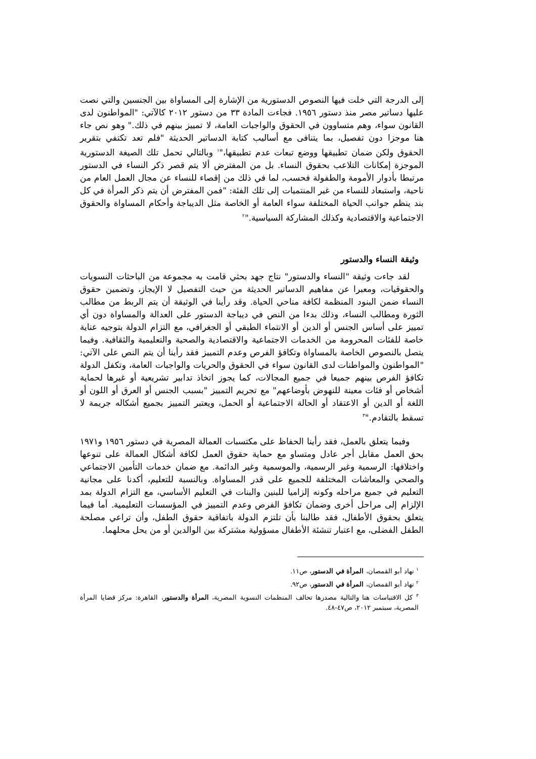إلى الدرجة التي خلت فيها النصوص الدستورية من الإشارة إلى المساواة بين الجنسين والتي نصت عليها دساتير مصر منذ دستور ١٩٥٦. فجاءت المادة ٣٣ من دستور ٢٠١٢ كالآتي: "المواطنون لدى القانون سواء، وهم متساوون في الحقوق والواجبات العامة، لا تمييز بينهم في ذلك." وهو نص جاء هنا موجزا دون تفصيل، بما يتنافى مع أساليب كتابة الدساتير الحديثة "فلم تعد تكتفي بتقرير الحقوق ولكن ضمان تطبيقها ووضع تبعات عدم تطبيقها،"<sup>١</sup> وبالتالي تحمل تلك الصيغة الدستورية الموجزة إمكانات التلاعب بحقوق النساء. بل من المفترض ألا يتم قصر ذكر النساء في الدستور مرتبطا بأدوار الأمومة والطفولة فحسب، لما في ذلك من إقصاء للنساء عن مجال العمل العام من ناحية، واستبعاد للنساء من غير المنتميات إلى تلك الفئة: "فمن المفترض أن يتم ذكر المرأة في كل بند ينظم جوانب الحياة المختلفة سواء العامة أو الخاصة مثل الديباجة وأحكام المساواة والحقوق الاجتماعية والاقتصادية وكذلك المشاركة السياسية."<sup>٢</sup>
وثيقة النساء والدستور
لقد جاءت وثيقة "النساء والدستور" نتاج جهد بحثي قامت به مجموعة من الباحثات النسويات والحقوقيات، ومعبرا عن مفاهيم الدساتير الحديثة من حيث التفصيل لا الإيجاز، وتضمين حقوق النساء ضمن البنود المنظمة لكافة مناحي الحياة. وقد رأينا في الوثيقة أن يتم الربط من مطالب الثورة ومطالب النساء، وذلك بدءا من النص في ديباجة الدستور على العدالة والمساواة دون أي تمييز على أساس الجنس أو الدين أو الانتماء الطبقي أو الجغرافي، مع التزام الدولة بتوجيه عناية خاصة للفئات المحرومة من الخدمات الاجتماعية والاقتصادية والصحية والتعليمية والثقافية. وفيما يتصل بالنصوص الخاصة بالمساواة وتكافؤ الفرص وعدم التمييز فقد رأينا أن يتم النص على الآتي: "المواطنون والمواطنات لدى القانون سواء في الحقوق والحريات والواجبات العامة، وتكفل الدولة تكافؤ الفرص بينهم جميعا في جميع المجالات، كما يجوز اتخاذ تدابير تشريعية أو غيرها لحماية أشخاص أو فئات معينة للنهوض بأوضاعهم" مع تجريم التمييز "بسبب الجنس أو العرق أو اللون أو اللغة أو الدين أو الاعتقاد أو الحالة الاجتماعية أو الحمل، ويعتبر التمييز بجميع أشكاله جريمة لا تسقط بالتقادم."<sup>٣</sup>
وفيما يتعلق بالعمل، فقد رأينا الحفاظ على مكتسبات العمالة المصرية في دستور ١٩٥٦ و١٩٧١ بحق العمل مقابل أجر عادل ومتساو مع حماية حقوق العمل لكافة أشكال العمالة على تنوعها واختلافها: الرسمية وغير الرسمية، والموسمية وغير الدائمة. مع ضمان خدمات التأمين الاجتماعي والصحي والمعاشات المختلفة للجميع على قدر المساواة. وبالنسبة للتعليم، أكدنا على مجانية التعليم في جميع مراحله وكونه إلزاميا للبنين والبنات في التعليم الأساسي، مع التزام الدولة بمد الإلزام إلى مراحل أخرى وضمان تكافؤ الفرص وعدم التمييز في المؤسسات التعليمية. أما فيما يتعلق بحقوق الأطفال، فقد طالبنا بأن تلتزم الدولة باتفاقية حقوق الطفل، وأن تراعي مصلحة الطفل الفضلى، مع اعتبار تنشئة الأطفال مسؤولية مشتركة بين الوالدين أو من يحل محلهما.
<sup>١</sup> نهاد أبو القمصان، المرأة في الدستور، ص١١.
<sup>٢</sup> نهاد أبو القمصان، المرأة في الدستور، ص٩٢.
<sup>٣</sup> كل الاقتباسات هنا والتالية مصدرها تحالف المنظمات النسوية المصرية، المرأة والدستور، القاهرة: مركز قضايا المرأة المصرية، سبتمبر ٢٠١٢، ص٤٧-٤٨.